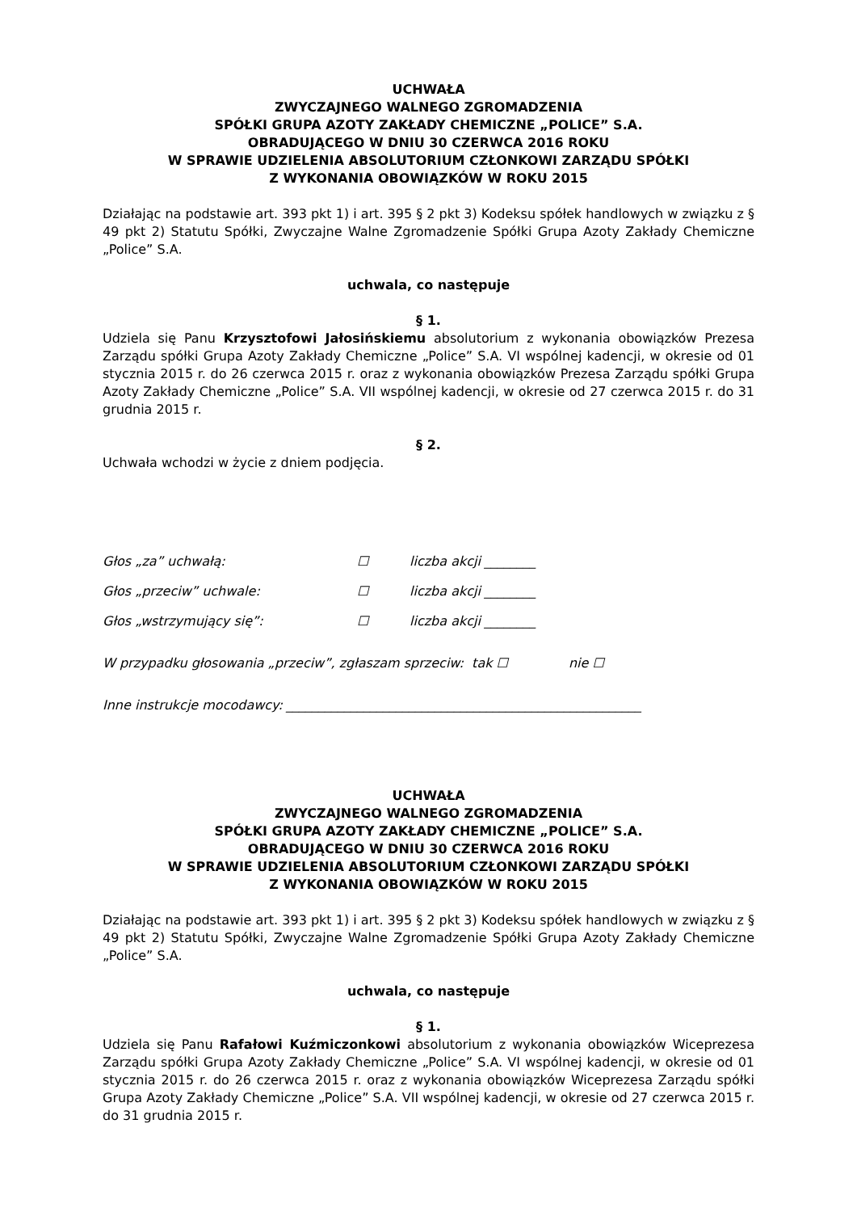UCHWAŁA
ZWYCZAJNEGO WALNEGO ZGROMADZENIA
SPÓŁKI GRUPA AZOTY ZAKŁADY CHEMICZNE „POLICE” S.A.
OBRADUJĄCEGO W DNIU 30 CZERWCA 2016 ROKU
W SPRAWIE UDZIELENIA ABSOLUTORIUM CZŁONKOWI ZARZĄDU SPÓŁKI
Z WYKONANIA OBOWIĄZKÓW W ROKU 2015
Działając na podstawie art. 393 pkt 1) i art. 395 § 2 pkt 3) Kodeksu spółek handlowych w związku z § 49 pkt 2) Statutu Spółki, Zwyczajne Walne Zgromadzenie Spółki Grupa Azoty Zakłady Chemiczne „Police” S.A.
uchwala, co następuje
§ 1.
Udziela się Panu Krzysztofowi Jałosińskiemu absolutorium z wykonania obowiązków Prezesa Zarządu spółki Grupa Azoty Zakłady Chemiczne „Police” S.A. VI wspólnej kadencji, w okresie od 01 stycznia 2015 r. do 26 czerwca 2015 r. oraz z wykonania obowiązków Prezesa Zarządu spółki Grupa Azoty Zakłady Chemiczne „Police” S.A. VII wspólnej kadencji, w okresie od 27 czerwca 2015 r. do 31 grudnia 2015 r.
§ 2.
Uchwała wchodzi w życie z dniem podjęcia.
Głos „za” uchwałą: ☐ liczba akcji ________
Głos „przeciw” uchwale: ☐ liczba akcji ________
Głos „wstrzymujący się”: ☐ liczba akcji ________
W przypadku głosowania „przeciw”, zgłaszam sprzeciw: tak ☐ nie ☐
Inne instrukcje mocodawcy: _______________________________________________________
UCHWAŁA
ZWYCZAJNEGO WALNEGO ZGROMADZENIA
SPÓŁKI GRUPA AZOTY ZAKŁADY CHEMICZNE „POLICE” S.A.
OBRADUJĄCEGO W DNIU 30 CZERWCA 2016 ROKU
W SPRAWIE UDZIELENIA ABSOLUTORIUM CZŁONKOWI ZARZĄDU SPÓŁKI
Z WYKONANIA OBOWIĄZKÓW W ROKU 2015
Działając na podstawie art. 393 pkt 1) i art. 395 § 2 pkt 3) Kodeksu spółek handlowych w związku z § 49 pkt 2) Statutu Spółki, Zwyczajne Walne Zgromadzenie Spółki Grupa Azoty Zakłady Chemiczne „Police” S.A.
uchwala, co następuje
§ 1.
Udziela się Panu Rafałowi Kuźmiczonkowi absolutorium z wykonania obowiązków Wiceprezesa Zarządu spółki Grupa Azoty Zakłady Chemiczne „Police” S.A. VI wspólnej kadencji, w okresie od 01 stycznia 2015 r. do 26 czerwca 2015 r. oraz z wykonania obowiązków Wiceprezesa Zarządu spółki Grupa Azoty Zakłady Chemiczne „Police” S.A. VII wspólnej kadencji, w okresie od 27 czerwca 2015 r. do 31 grudnia 2015 r.